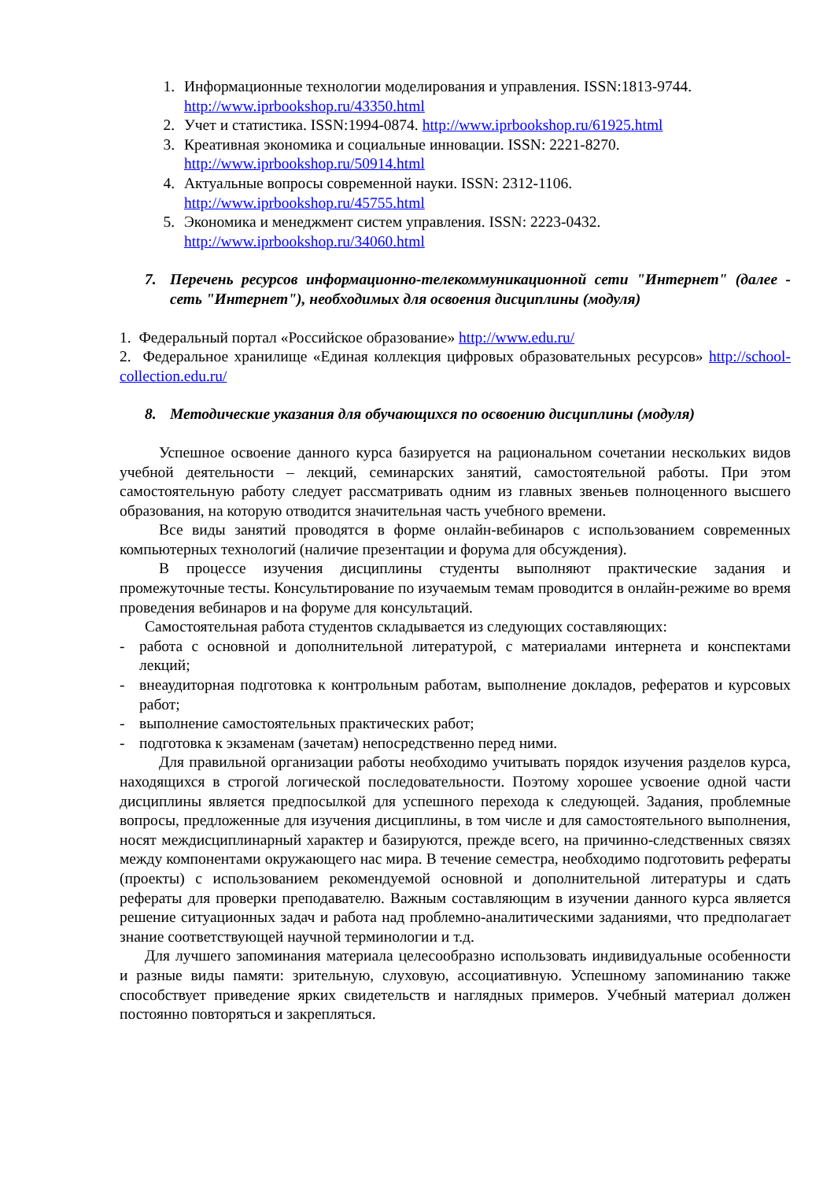1. Информационные технологии моделирования и управления. ISSN:1813-9744. http://www.iprbookshop.ru/43350.html
2. Учет и статистика. ISSN:1994-0874. http://www.iprbookshop.ru/61925.html
3. Креативная экономика и социальные инновации. ISSN: 2221-8270. http://www.iprbookshop.ru/50914.html
4. Актуальные вопросы современной науки. ISSN: 2312-1106. http://www.iprbookshop.ru/45755.html
5. Экономика и менеджмент систем управления. ISSN: 2223-0432. http://www.iprbookshop.ru/34060.html
7. Перечень ресурсов информационно-телекоммуникационной сети "Интернет" (далее - сеть "Интернет"), необходимых для освоения дисциплины (модуля)
1. Федеральный портал «Российское образование» http://www.edu.ru/
2. Федеральное хранилище «Единая коллекция цифровых образовательных ресурсов» http://school-collection.edu.ru/
8. Методические указания для обучающихся по освоению дисциплины (модуля)
Успешное освоение данного курса базируется на рациональном сочетании нескольких видов учебной деятельности – лекций, семинарских занятий, самостоятельной работы. При этом самостоятельную работу следует рассматривать одним из главных звеньев полноценного высшего образования, на которую отводится значительная часть учебного времени.
Все виды занятий проводятся в форме онлайн-вебинаров с использованием современных компьютерных технологий (наличие презентации и форума для обсуждения).
В процессе изучения дисциплины студенты выполняют практические задания и промежуточные тесты. Консультирование по изучаемым темам проводится в онлайн-режиме во время проведения вебинаров и на форуме для консультаций.
Самостоятельная работа студентов складывается из следующих составляющих:
- работа с основной и дополнительной литературой, с материалами интернета и конспектами лекций;
- внеаудиторная подготовка к контрольным работам, выполнение докладов, рефератов и курсовых работ;
- выполнение самостоятельных практических работ;
- подготовка к экзаменам (зачетам) непосредственно перед ними.
Для правильной организации работы необходимо учитывать порядок изучения разделов курса, находящихся в строгой логической последовательности. Поэтому хорошее усвоение одной части дисциплины является предпосылкой для успешного перехода к следующей. Задания, проблемные вопросы, предложенные для изучения дисциплины, в том числе и для самостоятельного выполнения, носят междисциплинарный характер и базируются, прежде всего, на причинно-следственных связях между компонентами окружающего нас мира. В течение семестра, необходимо подготовить рефераты (проекты) с использованием рекомендуемой основной и дополнительной литературы и сдать рефераты для проверки преподавателю. Важным составляющим в изучении данного курса является решение ситуационных задач и работа над проблемно-аналитическими заданиями, что предполагает знание соответствующей научной терминологии и т.д.
Для лучшего запоминания материала целесообразно использовать индивидуальные особенности и разные виды памяти: зрительную, слуховую, ассоциативную. Успешному запоминанию также способствует приведение ярких свидетельств и наглядных примеров. Учебный материал должен постоянно повторяться и закрепляться.